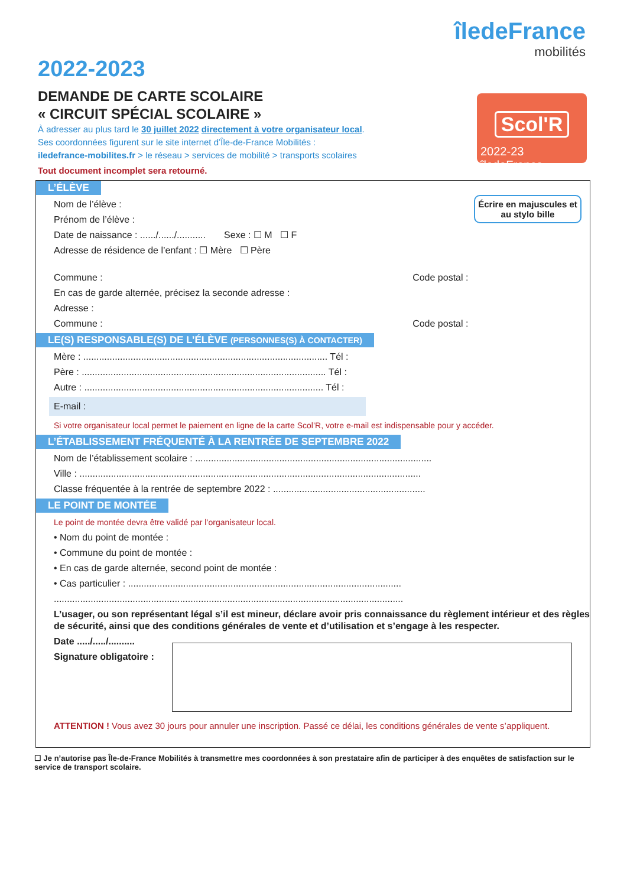îledeFrance
mobilités
Scol'R
2022-23 îledeFrance
2022-2023
DEMANDE DE CARTE SCOLAIRE
« CIRCUIT SPÉCIAL SCOLAIRE »
À adresser au plus tard le 30 juillet 2022 directement à votre organisateur local.
Ses coordonnées figurent sur le site internet d’Île-de-France Mobilités :
iledefrance-mobilites.fr > le réseau > services de mobilité > transports scolaires
Tout document incomplet sera retourné.
Écrire en majuscules et au stylo bille
L’ÉLÈVE
Nom de l’élève :
Prénom de l’élève :
Date de naissance : ....../....../........... Sexe : ☐ M ☐ F
Adresse de résidence de l’enfant : ☐ Mère ☐ Père
Commune : Code postal :
En cas de garde alternée, précisez la seconde adresse :
Adresse :
Commune : Code postal :
LE(S) RESPONSABLE(S) DE L’ÉLÈVE (PERSONNES(S) À CONTACTER)
Mère : ............................................................................................. Tél :
Père : ............................................................................................. Tél :
Autre : ........................................................................................... Tél :
E-mail :
Si votre organisateur local permet le paiement en ligne de la carte Scol’R, votre e-mail est indispensable pour y accéder.
L’ÉTABLISSEMENT FRÉQUENTÉ À LA RENTRÉE DE SEPTEMBRE 2022
Nom de l’établissement scolaire : ..........................................................................................
Ville : ..................................................................................................................................
Classe fréquentée à la rentrée de septembre 2022 : ..........................................................
LE POINT DE MONTÉE
Le point de montée devra être validé par l’organisateur local.
• Nom du point de montée :
• Commune du point de montée :
• En cas de garde alternée, second point de montée :
• Cas particulier : ........................................................................................................
.....................................................................................................................................
L’usager, ou son représentant légal s’il est mineur, déclare avoir pris connaissance du règlement intérieur et des règles de sécurité, ainsi que des conditions générales de vente et d’utilisation et s’engage à les respecter.
Date ...../...../..........
Signature obligatoire :
ATTENTION ! Vous avez 30 jours pour annuler une inscription. Passé ce délai, les conditions générales de vente s’appliquent.
☐ Je n’autorise pas Île-de-France Mobilités à transmettre mes coordonnées à son prestataire afin de participer à des enquêtes de satisfaction sur le service de transport scolaire.